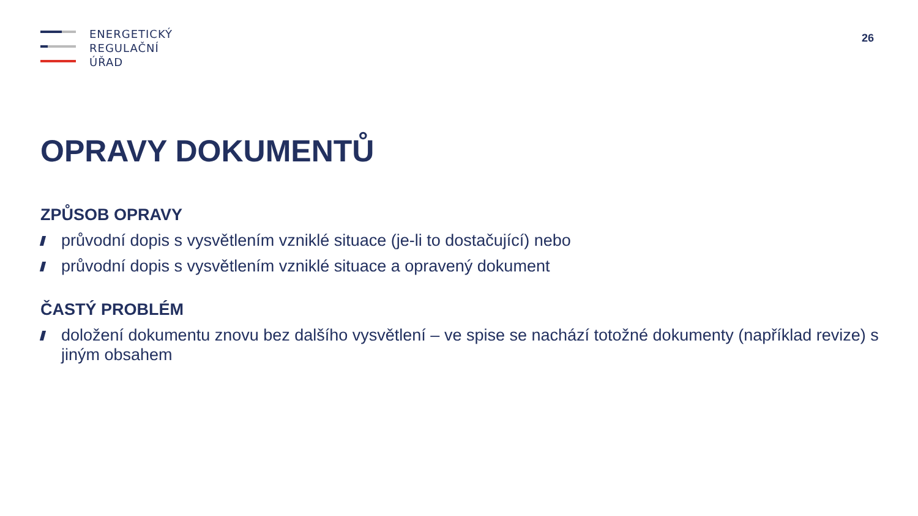ENERGETICKÝ
REGULAČNÍ
ÚŘAD
26
OPRAVY DOKUMENTŮ
ZPŮSOB OPRAVY
průvodní dopis s vysvětlením vzniklé situace (je-li to dostačující) nebo
průvodní dopis s vysvětlením vzniklé situace a opravený dokument
ČASTÝ PROBLÉM
doložení dokumentu znovu bez dalšího vysvětlení – ve spise se nachází totožné dokumenty (například revize) s jiným obsahem